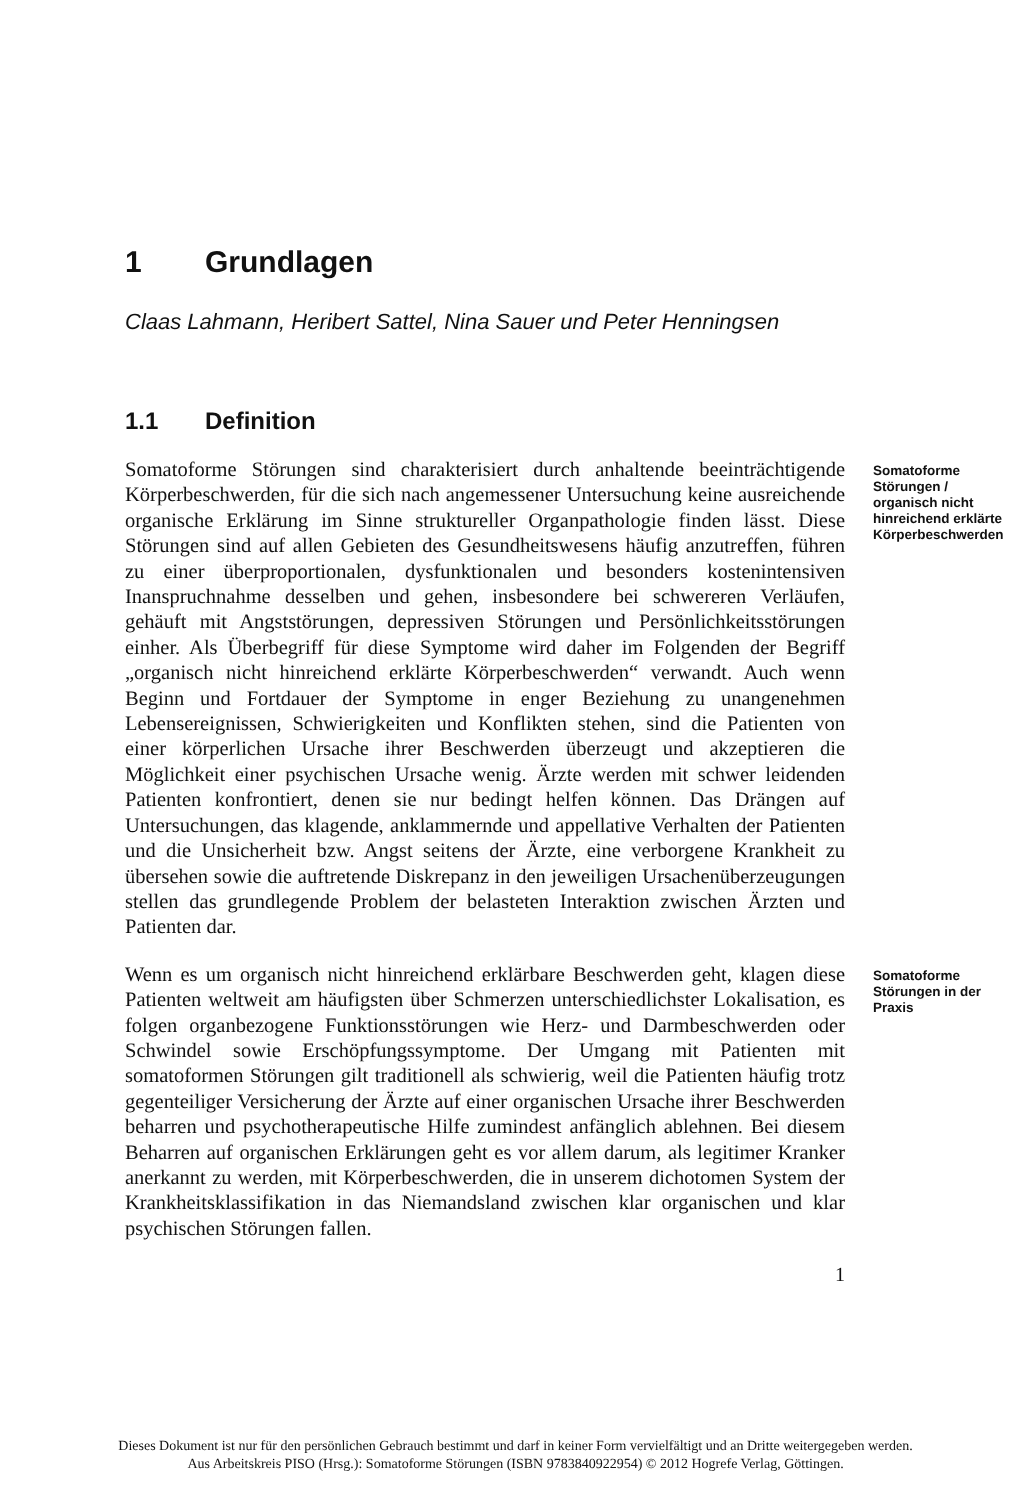1 Grundlagen
Claas Lahmann, Heribert Sattel, Nina Sauer und Peter Henningsen
1.1 Definition
Somatoforme Störungen sind charakterisiert durch anhaltende beeinträchtigende Körperbeschwerden, für die sich nach angemessener Untersuchung keine ausreichende organische Erklärung im Sinne struktureller Organpathologie finden lässt. Diese Störungen sind auf allen Gebieten des Gesundheitswesens häufig anzutreffen, führen zu einer überproportionalen, dysfunktionalen und besonders kostenintensiven Inanspruchnahme desselben und gehen, insbesondere bei schwereren Verläufen, gehäuft mit Angststörungen, depressiven Störungen und Persönlichkeitsstörungen einher. Als Überbegriff für diese Symptome wird daher im Folgenden der Begriff „organisch nicht hinreichend erklärte Körperbeschwerden“ verwandt. Auch wenn Beginn und Fortdauer der Symptome in enger Beziehung zu unangenehmen Lebensereignissen, Schwierigkeiten und Konflikten stehen, sind die Patienten von einer körperlichen Ursache ihrer Beschwerden überzeugt und akzeptieren die Möglichkeit einer psychischen Ursache wenig. Ärzte werden mit schwer leidenden Patienten konfrontiert, denen sie nur bedingt helfen können. Das Drängen auf Untersuchungen, das klagende, anklammernde und appellative Verhalten der Patienten und die Unsicherheit bzw. Angst seitens der Ärzte, eine verborgene Krankheit zu übersehen sowie die auftretende Diskrepanz in den jeweiligen Ursachenüberzeugungen stellen das grundlegende Problem der belasteten Interaktion zwischen Ärzten und Patienten dar.
Somatoforme Störungen / organisch nicht hinreichend erklärte Körperbeschwerden
Wenn es um organisch nicht hinreichend erklärbare Beschwerden geht, klagen diese Patienten weltweit am häufigsten über Schmerzen unterschiedlichster Lokalisation, es folgen organbezogene Funktionsstörungen wie Herz- und Darmbeschwerden oder Schwindel sowie Erschöpfungssymptome. Der Umgang mit Patienten mit somatoformen Störungen gilt traditionell als schwierig, weil die Patienten häufig trotz gegenteiliger Versicherung der Ärzte auf einer organischen Ursache ihrer Beschwerden beharren und psychotherapeutische Hilfe zumindest anfänglich ablehnen. Bei diesem Beharren auf organischen Erklärungen geht es vor allem darum, als legitimer Kranker anerkannt zu werden, mit Körperbeschwerden, die in unserem dichotomen System der Krankheitsklassifikation in das Niemandsland zwischen klar organischen und klar psychischen Störungen fallen.
Somatoforme Störungen in der Praxis
1
Dieses Dokument ist nur für den persönlichen Gebrauch bestimmt und darf in keiner Form vervielfältigt und an Dritte weitergegeben werden.
Aus Arbeitskreis PISO (Hrsg.): Somatoforme Störungen (ISBN 9783840922954) © 2012 Hogrefe Verlag, Göttingen.